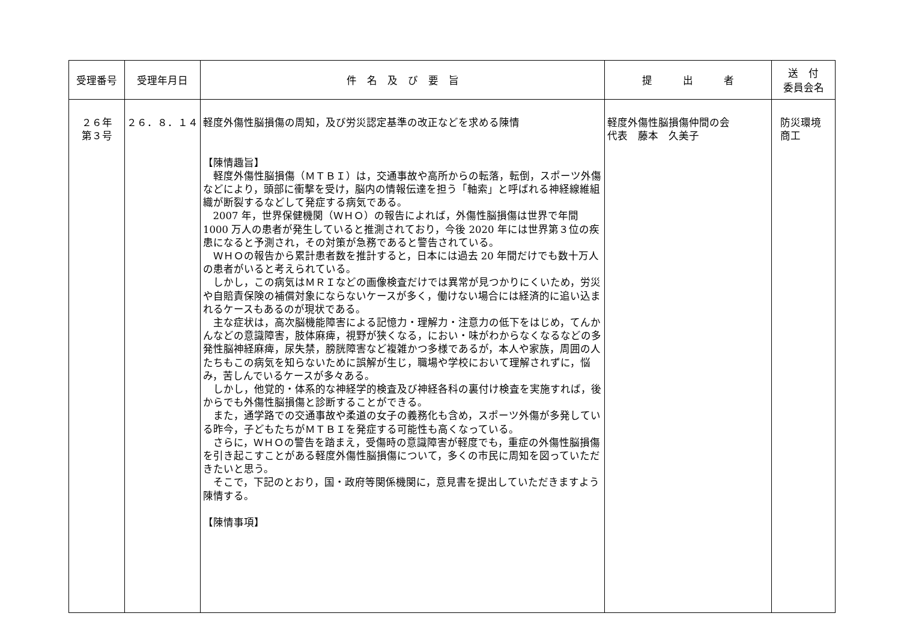| 受理番号 | 受理年月日 | 件 名 及 び 要 旨 | 提 出 者 | 送 付 委員会名 |
| --- | --- | --- | --- | --- |
| ２６年 第３号 | ２６．８．１４ | 軽度外傷性脳損傷の周知，及び労災認定基準の改正などを求める陳情 【陳情趣旨】 軽度外傷性脳損傷（ＭＴＢＩ）は，交通事故や高所からの転落，転倒，スポーツ外傷などにより，頭部に衝撃を受け，脳内の情報伝達を担う「軸索」と呼ばれる神経線維組織が断裂するなどして発症する病気である。 2007 年，世界保健機関（ＷＨＯ）の報告によれば，外傷性脳損傷は世界で年間 1000 万人の患者が発生していると推測されており，今後 2020 年には世界第３位の疾患になると予測され，その対策が急務であると警告されている。 ＷＨＯの報告から累計患者数を推計すると，日本には過去 20 年間だけでも数十万人の患者がいると考えられている。 しかし，この病気はＭＲＩなどの画像検査だけでは異常が見つかりにくいため，労災や自賠責保険の補償対象にならないケースが多く，働けない場合には経済的に追い込まれるケースもあるのが現状である。 主な症状は，高次脳機能障害による記憶力・理解力・注意力の低下をはじめ，てんかんなどの意識障害，肢体麻痺，視野が狭くなる，におい・味がわからなくなるなどの多発性脳神経麻痺，尿失禁，膀胱障害など複雑かつ多様であるが，本人や家族，周囲の人たちもこの病気を知らないために誤解が生じ，職場や学校において理解されずに，悩み，苦しんでいるケースが多々ある。 しかし，他覚的・体系的な神経学的検査及び神経各科の裏付け検査を実施すれば，後からでも外傷性脳損傷と診断することができる。 また，通学路での交通事故や柔道の女子の義務化も含め，スポーツ外傷が多発している昨今，子どもたちがＭＴＢＩを発症する可能性も高くなっている。 さらに，ＷＨＯの警告を踏まえ，受傷時の意識障害が軽度でも，重症の外傷性脳損傷を引き起こすことがある軽度外傷性脳損傷について，多くの市民に周知を図っていただきたいと思う。 そこで，下記のとおり，国・政府等関係機関に，意見書を提出していただきますよう陳情する。 【陳情事項】 | 軽度外傷性脳損傷仲間の会 代表 藤本 久美子 | 防災環境 商工 |